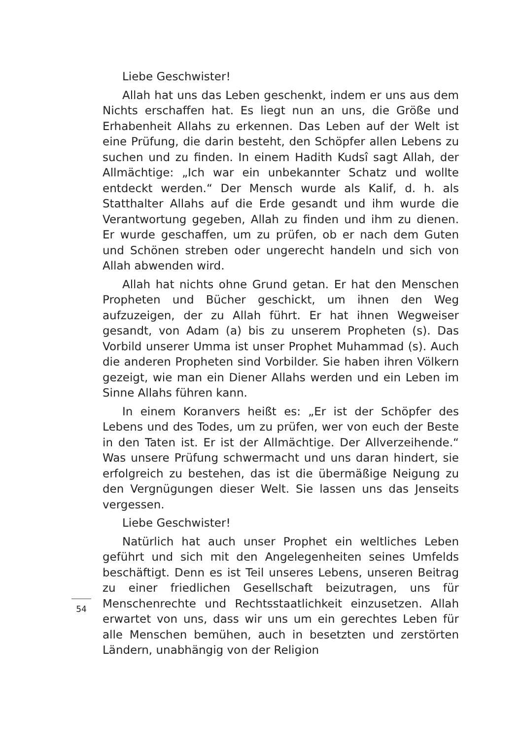Liebe Geschwister!
Allah hat uns das Leben geschenkt, indem er uns aus dem Nichts erschaffen hat. Es liegt nun an uns, die Größe und Erhabenheit Allahs zu erkennen. Das Leben auf der Welt ist eine Prüfung, die darin besteht, den Schöpfer allen Lebens zu suchen und zu finden. In einem Hadith Kudsî sagt Allah, der Allmächtige: „Ich war ein unbekannter Schatz und wollte entdeckt werden.“ Der Mensch wurde als Kalif, d. h. als Statthalter Allahs auf die Erde gesandt und ihm wurde die Verantwortung gegeben, Allah zu finden und ihm zu dienen. Er wurde geschaffen, um zu prüfen, ob er nach dem Guten und Schönen streben oder ungerecht handeln und sich von Allah abwenden wird.
Allah hat nichts ohne Grund getan. Er hat den Menschen Propheten und Bücher geschickt, um ihnen den Weg aufzuzeigen, der zu Allah führt. Er hat ihnen Wegweiser gesandt, von Adam (a) bis zu unserem Propheten (s). Das Vorbild unserer Umma ist unser Prophet Muhammad (s). Auch die anderen Propheten sind Vorbilder. Sie haben ihren Völkern gezeigt, wie man ein Diener Allahs werden und ein Leben im Sinne Allahs führen kann.
In einem Koranvers heißt es: „Er ist der Schöpfer des Lebens und des Todes, um zu prüfen, wer von euch der Beste in den Taten ist. Er ist der Allmächtige. Der Allverzeihende.“ Was unsere Prüfung schwermacht und uns daran hindert, sie erfolgreich zu bestehen, das ist die übermäßige Neigung zu den Vergnügungen dieser Welt. Sie lassen uns das Jenseits vergessen.
Liebe Geschwister!
Natürlich hat auch unser Prophet ein weltliches Leben geführt und sich mit den Angelegenheiten seines Umfelds beschäftigt. Denn es ist Teil unseres Lebens, unseren Beitrag zu einer friedlichen Gesellschaft beizutragen, uns für Menschenrechte und Rechtsstaatlichkeit einzusetzen. Allah erwartet von uns, dass wir uns um ein gerechtes Leben für alle Menschen bemühen, auch in besetzten und zerstörten Ländern, unabhängig von der Religion
54